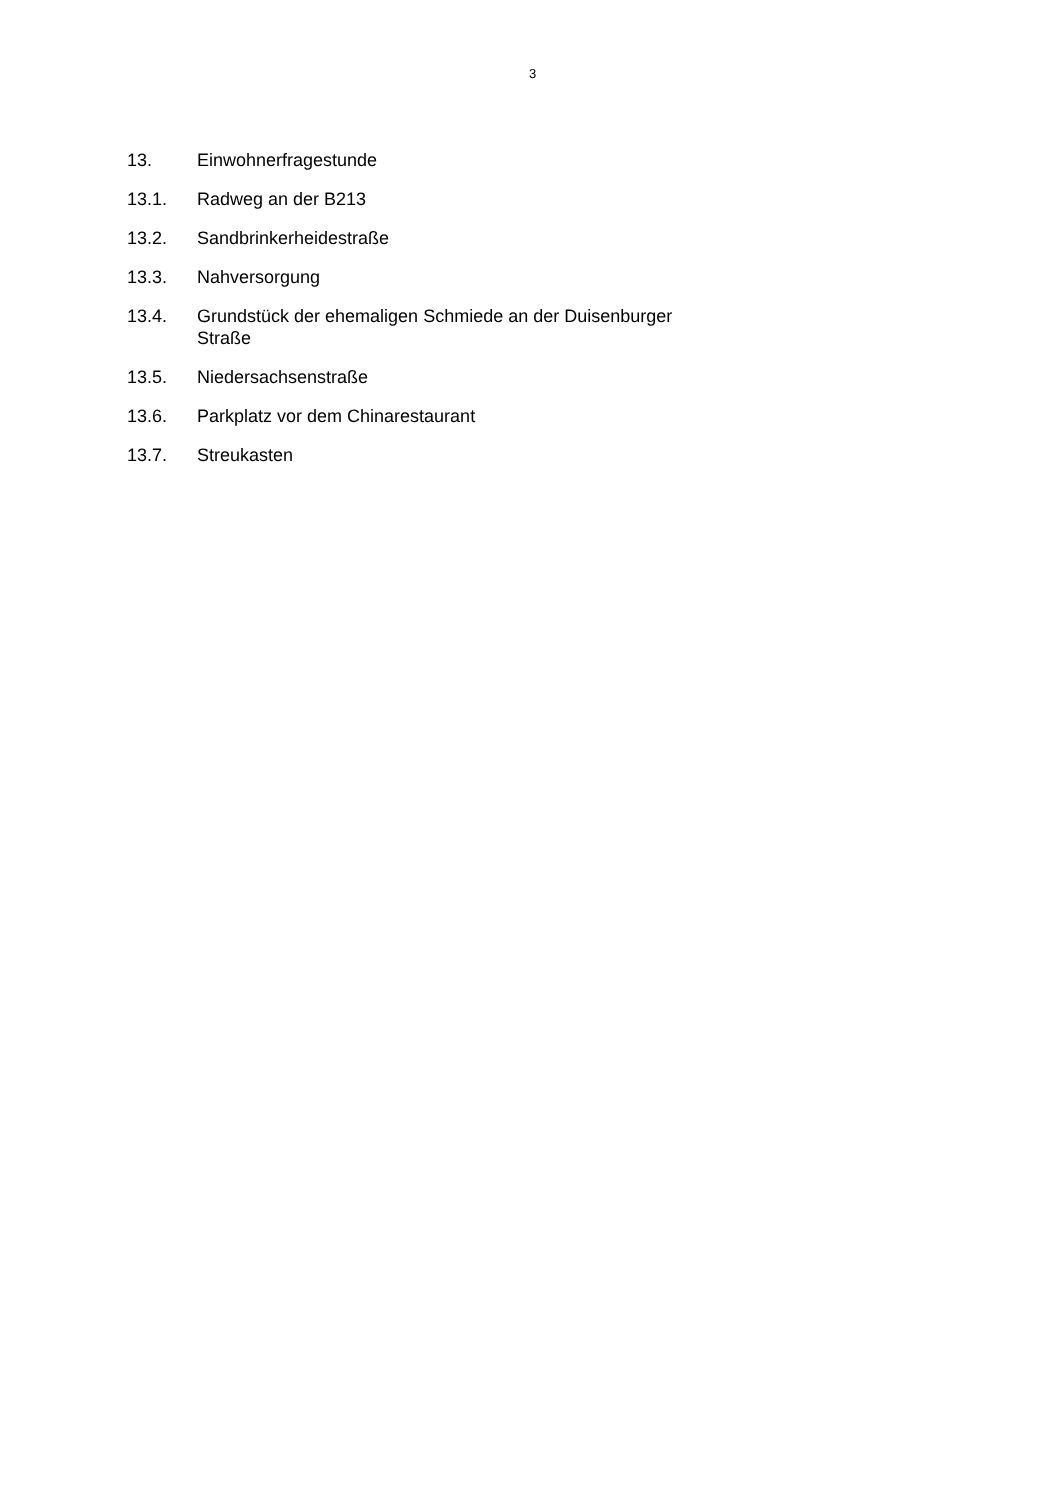3
13. Einwohnerfragestunde
13.1. Radweg an der B213
13.2. Sandbrinkerheidestraße
13.3. Nahversorgung
13.4. Grundstück der ehemaligen Schmiede an der Duisenburger Straße
13.5. Niedersachsenstraße
13.6. Parkplatz vor dem Chinarestaurant
13.7. Streukasten